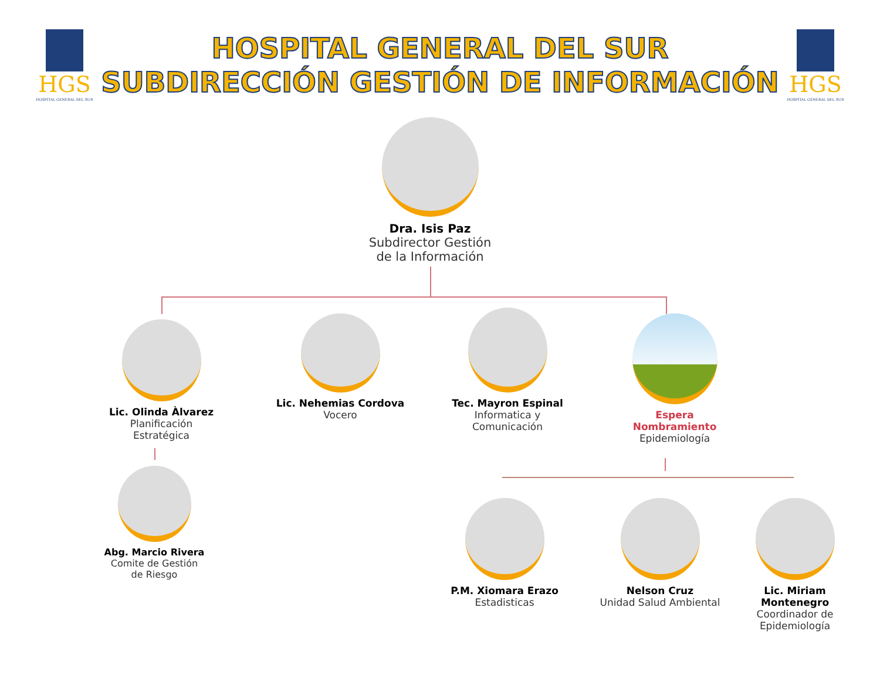HGS
HOSPITAL GENERAL DEL SUR
HOSPITAL GENERAL DEL SUR
SUBDIRECCIÓN GESTIÓN DE INFORMACIÓN
HGS
HOSPITAL GENERAL DEL SUR
Dra. Isis Paz
Subdirector Gestión
de la Información
Lic. Olinda Àlvarez
Planificación
Estratégica
Lic. Nehemias Cordova
Vocero
Tec. Mayron Espinal
Informatica y
Comunicación
Espera
Nombramiento
Epidemiología
Abg. Marcio Rivera
Comite de Gestión
de Riesgo
P.M. Xiomara Erazo
Estadisticas
Nelson Cruz
Unidad Salud Ambiental
Lic. Miriam
Montenegro
Coordinador de
Epidemiología